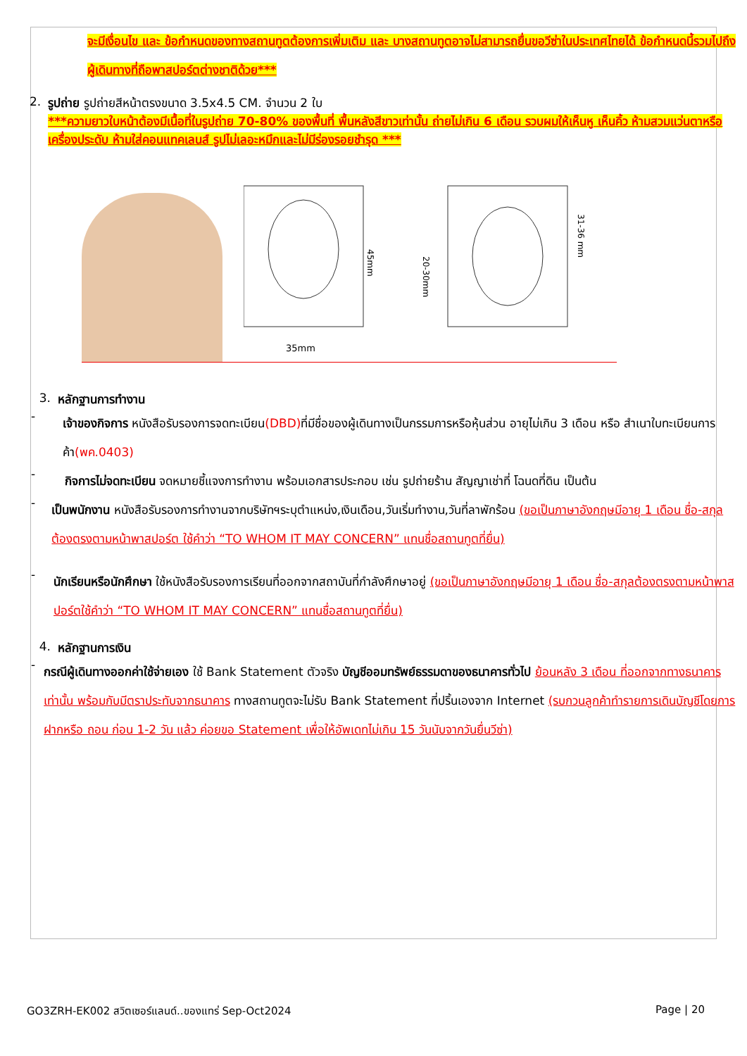จะมีเงื่อนไข และ ข้อกำหนดของทางสถานทูตต้องการเพิ่มเติม และ บางสถานทูตอาจไม่สามารถยื่นขอวีซ่าในประเทศไทยได้ ข้อกำหนดนี้รวมไปถึงผู้เดินทางที่ถือพาสปอร์ตต่างชาติด้วย***
2. รูปถ่าย รูปถ่ายสีหน้าตรงขนาด 3.5x4.5 CM. จำนวน 2 ใบ
***ความยาวใบหน้าต้องมีเนื้อที่ในรูปถ่าย 70-80% ของพื้นที่ พื้นหลังสีขาวเท่านั้น ถ่ายไม่เกิน 6 เดือน รวบผมให้เห็นหู เห็นคิ้ว ห้ามสวมแว่นตาหรือเครื่องประดับ ห้ามใส่คอนแทคเลนส์ รูปไม่เลอะหมึกและไม่มีร่องรอยชำรุด ***
45mm
35mm
31-36 mm
20-30mm
3. หลักฐานการทำงาน
-
เจ้าของกิจการ หนังสือรับรองการจดทะเบียน(DBD) ที่มีชื่อของผู้เดินทางเป็นกรรมการหรือหุ้นส่วน อายุไม่เกิน 3 เดือน หรือ สำเนาใบทะเบียนการค้า(พค.0403)
-
กิจการไม่จดทะเบียน จดหมายชี้แจงการทำงาน พร้อมเอกสารประกอบ เช่น รูปถ่ายร้าน สัญญาเช่าที่ โฉนดที่ดิน เป็นต้น
-
เป็นพนักงาน หนังสือรับรองการทำงานจากบริษัทฯระบุตำแหน่ง,เงินเดือน,วันเริ่มทำงาน,วันที่ลาพักร้อน (ขอเป็นภาษาอังกฤษมีอายุ 1 เดือน ชื่อ-สกุลต้องตรงตามหน้าพาสปอร์ต ใช้คำว่า “TO WHOM IT MAY CONCERN” แทนชื่อสถานทูตที่ยื่น)
-
นักเรียนหรือนักศึกษา ใช้หนังสือรับรองการเรียนที่ออกจากสถาบันที่กำลังศึกษาอยู่ (ขอเป็นภาษาอังกฤษมีอายุ 1 เดือน ชื่อ-สกุลต้องตรงตามหน้าพาสปอร์ตใช้คำว่า “TO WHOM IT MAY CONCERN” แทนชื่อสถานทูตที่ยื่น)
4. หลักฐานการเงิน
-
กรณีผู้เดินทางออกค่าใช้จ่ายเอง ใช้ Bank Statement ตัวจริง บัญชีออมทรัพย์ธรรมดาของธนาคารทั่วไป ย้อนหลัง 3 เดือน ที่ออกจากทางธนาคารเท่านั้น พร้อมกับมีตราประทับจากธนาคาร ทางสถานทูตจะไม่รับ Bank Statement ที่ปริ้นเองจาก Internet (รบกวนลูกค้าทำรายการเดินบัญชีโดยการฝากหรือ ถอน ก่อน 1-2 วัน แล้ว ค่อยขอ Statement เพื่อให้อัพเดทไม่เกิน 15 วันนับจากวันยื่นวีซ่า)
GO3ZRH-EK002 สวิตเซอร์แลนด์..ของแทร่ Sep-Oct2024 Page | 20